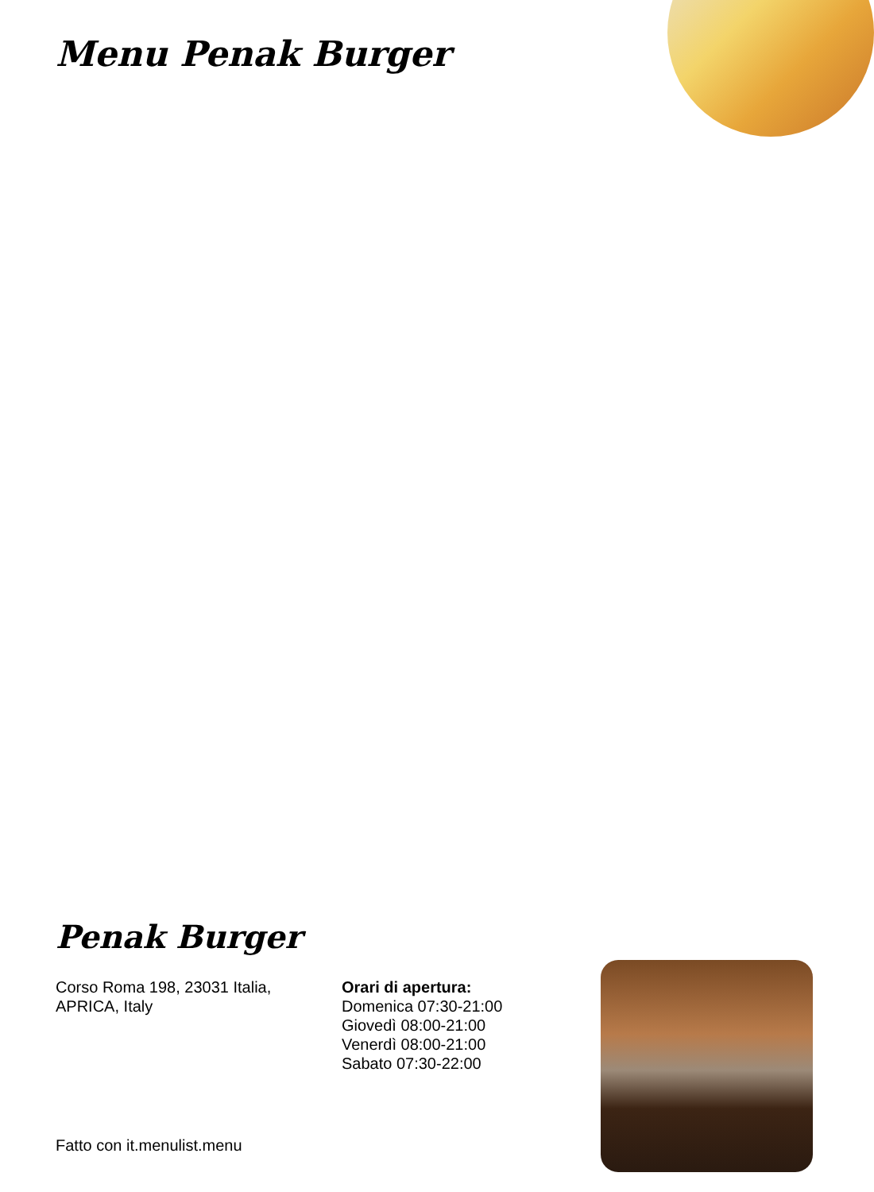Menu Penak Burger
Penak Burger
Corso Roma 198, 23031 Italia,
APRICA, Italy
Orari di apertura:
Domenica 07:30-21:00
Giovedì 08:00-21:00
Venerdì 08:00-21:00
Sabato 07:30-22:00
Fatto con it.menulist.menu